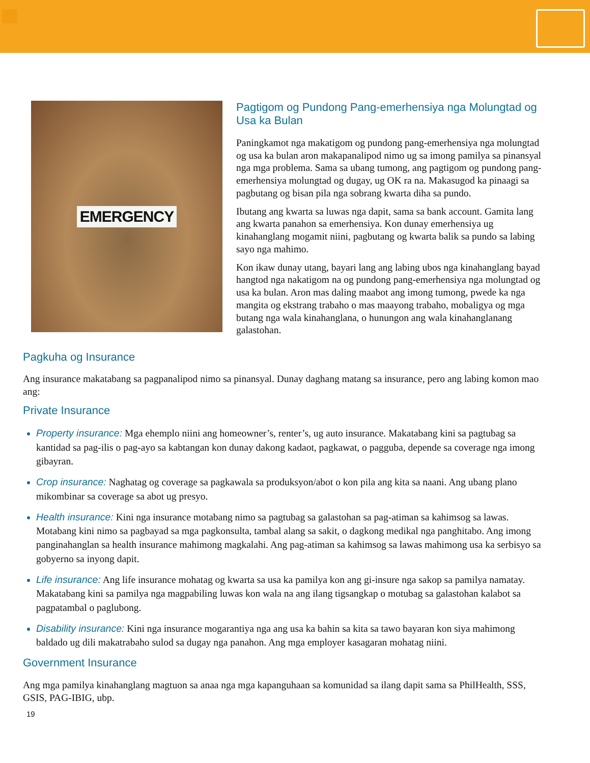EMERGENCY
Pagtigom og Pundong Pang-emerhensiya nga Molungtad og Usa ka Bulan
Paningkamot nga makatigom og pundong pang-emerhensiya nga molungtad og usa ka bulan aron makapanalipod nimo ug sa imong pamilya sa pinansyal nga mga problema. Sama sa ubang tumong, ang pagtigom og pundong pang-emerhensiya molungtad og dugay, ug OK ra na. Makasugod ka pinaagi sa pagbutang og bisan pila nga sobrang kwarta diha sa pundo.
Ibutang ang kwarta sa luwas nga dapit, sama sa bank account. Gamita lang ang kwarta panahon sa emerhensiya. Kon dunay emerhensiya ug kinahanglang mogamit niini, pagbutang og kwarta balik sa pundo sa labing sayo nga mahimo.
Kon ikaw dunay utang, bayari lang ang labing ubos nga kinahanglang bayad hangtod nga nakatigom na og pundong pang-emerhensiya nga molungtad og usa ka bulan. Aron mas daling maabot ang imong tumong, pwede ka nga mangita og ekstrang trabaho o mas maayong trabaho, mobaligya og mga butang nga wala kinahanglana, o hunungon ang wala kinahanglanang galastohan.
Pagkuha og Insurance
Ang insurance makatabang sa pagpanalipod nimo sa pinansyal. Dunay daghang matang sa insurance, pero ang labing komon mao ang:
Private Insurance
Property insurance: Mga ehemplo niini ang homeowner’s, renter’s, ug auto insurance. Makatabang kini sa pagtubag sa kantidad sa pag-ilis o pag-ayo sa kabtangan kon dunay dakong kadaot, pagkawat, o pagguba, depende sa coverage nga imong gibayran.
Crop insurance: Naghatag og coverage sa pagkawala sa produksyon/abot o kon pila ang kita sa naani. Ang ubang plano mikombinar sa coverage sa abot ug presyo.
Health insurance: Kini nga insurance motabang nimo sa pagtubag sa galastohan sa pag-atiman sa kahimsog sa lawas. Motabang kini nimo sa pagbayad sa mga pagkonsulta, tambal alang sa sakit, o dagkong medikal nga panghitabo. Ang imong panginahanglan sa health insurance mahimong magkalahi. Ang pag-atiman sa kahimsog sa lawas mahimong usa ka serbisyo sa gobyerno sa inyong dapit.
Life insurance: Ang life insurance mohatag og kwarta sa usa ka pamilya kon ang gi-insure nga sakop sa pamilya namatay. Makatabang kini sa pamilya nga magpabiling luwas kon wala na ang ilang tigsangkap o motubag sa galastohan kalabot sa pagpatambal o paglubong.
Disability insurance: Kini nga insurance mogarantiya nga ang usa ka bahin sa kita sa tawo bayaran kon siya mahimong baldado ug dili makatrabaho sulod sa dugay nga panahon. Ang mga employer kasagaran mohatag niini.
Government Insurance
Ang mga pamilya kinahanglang magtuon sa anaa nga mga kapanguhaan sa komunidad sa ilang dapit sama sa PhilHealth, SSS, GSIS, PAG-IBIG, ubp.
19